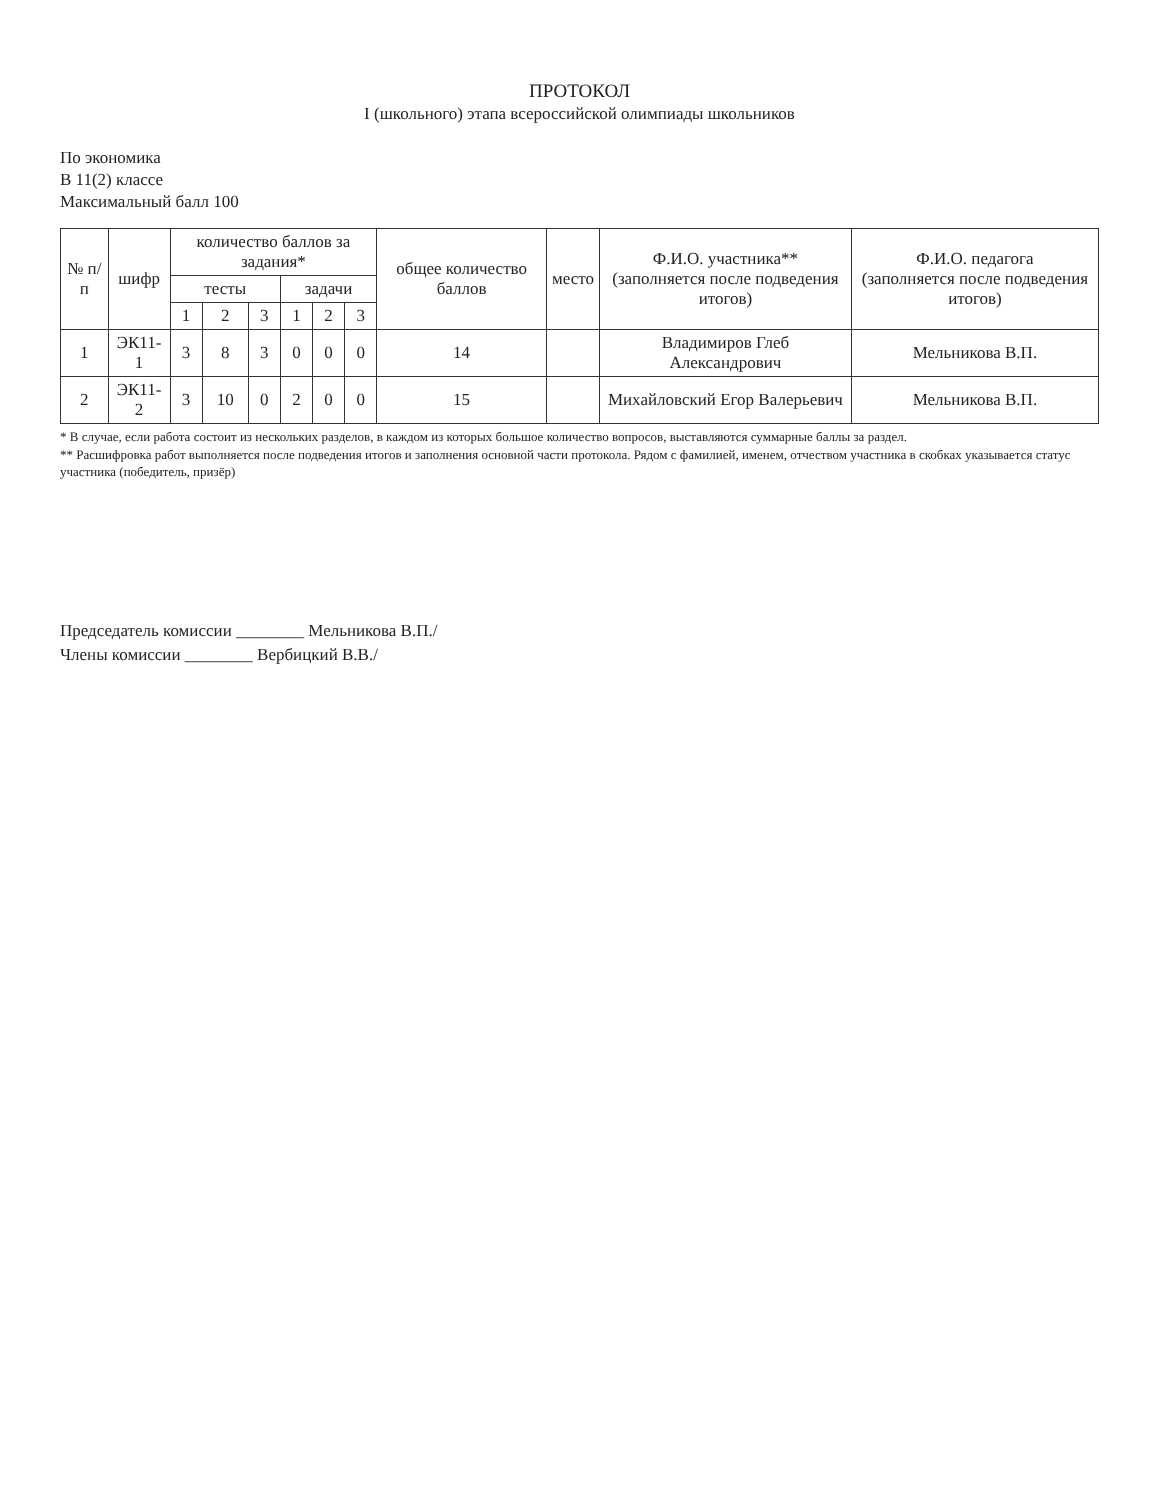ПРОТОКОЛ
I (школьного) этапа всероссийской олимпиады школьников
По экономика
В 11(2) классе
Максимальный балл 100
| № п/п | шифр | количество баллов за задания* | | | | | | общее количество баллов | место | Ф.И.О. участника** (заполняется после подведения итогов) | Ф.И.О. педагога (заполняется после подведения итогов) |
| --- | --- | --- | --- | --- | --- | --- | --- | --- | --- | --- | --- |
| | | тесты | | | задачи | | | | | | |
| | | 1 | 2 | 3 | 1 | 2 | 3 | | | | |
| 1 | ЭК11-1 | 3 | 8 | 3 | 0 | 0 | 0 | 14 | | Владимиров Глеб Александрович | Мельникова В.П. |
| 2 | ЭК11-2 | 3 | 10 | 0 | 2 | 0 | 0 | 15 | | Михайловский Егор Валерьевич | Мельникова В.П. |
* В случае, если работа состоит из нескольких разделов, в каждом из которых большое количество вопросов, выставляются суммарные баллы за раздел.
** Расшифровка работ выполняется после подведения итогов и заполнения основной части протокола. Рядом с фамилией, именем, отчеством участника в скобках указывается статус участника (победитель, призёр)
Председатель комиссии ________ Мельникова В.П./
Члены комиссии ________ Вербицкий В.В./